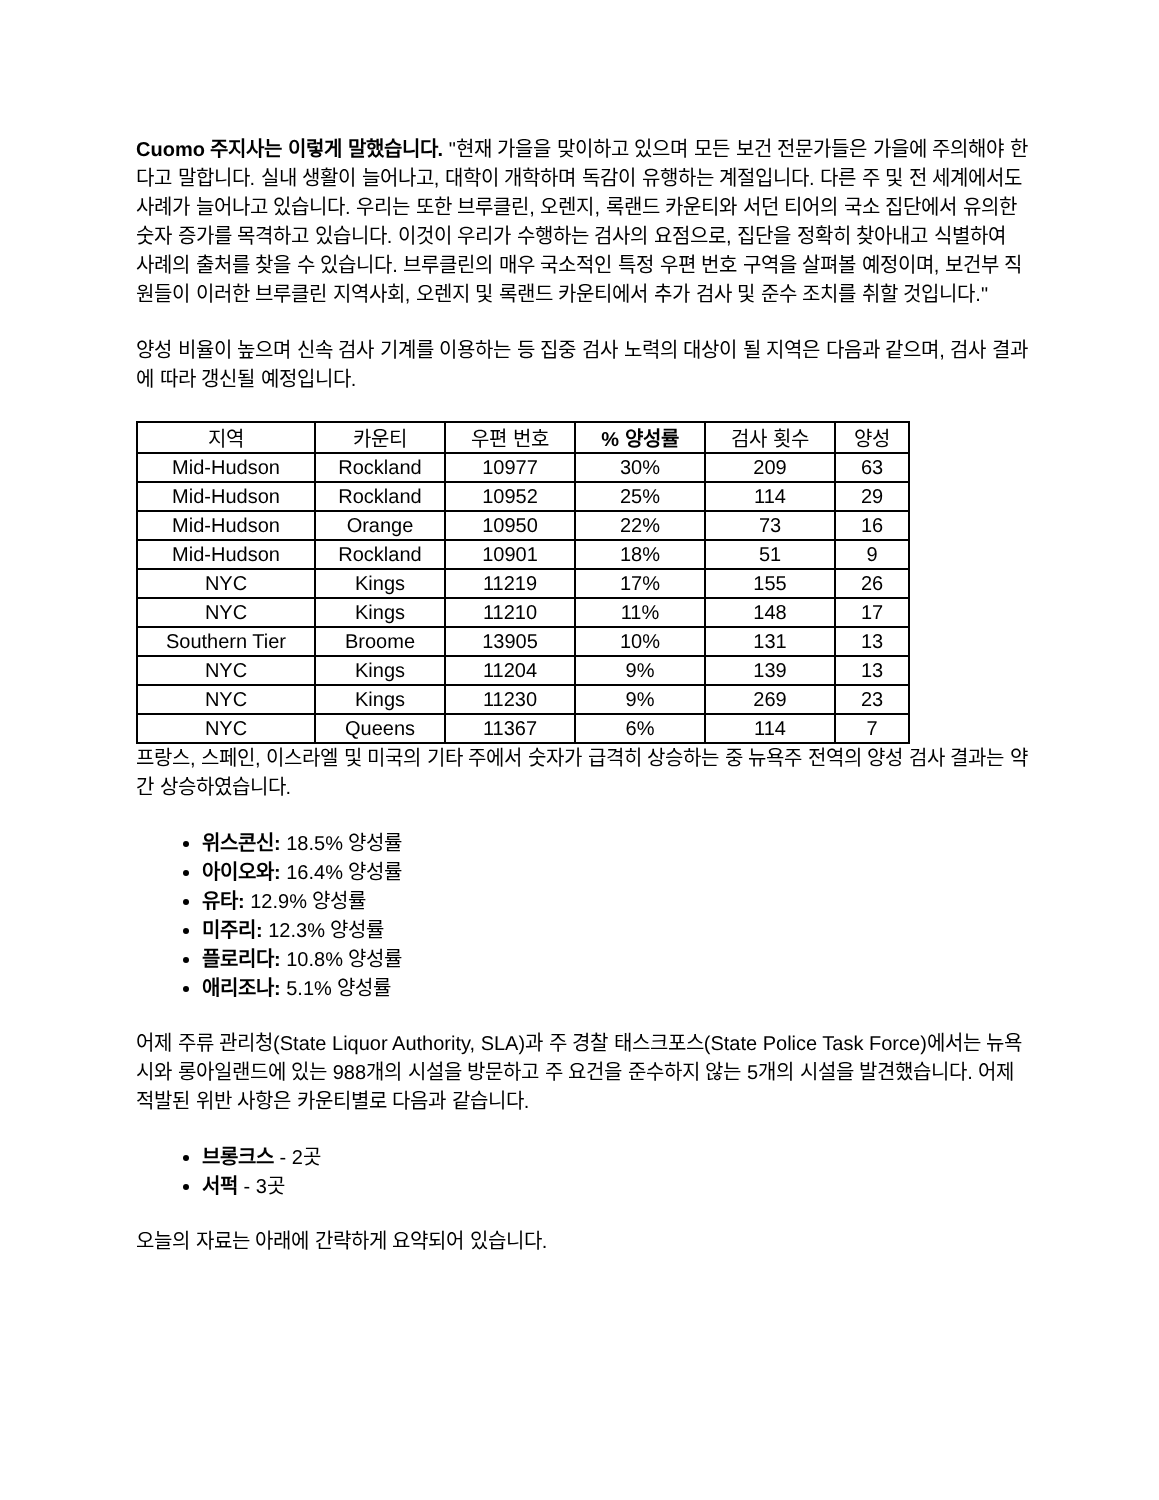Cuomo 주지사는 이렇게 말했습니다. "현재 가을을 맞이하고 있으며 모든 보건 전문가들은 가을에 주의해야 한다고 말합니다. 실내 생활이 늘어나고, 대학이 개학하며 독감이 유행하는 계절입니다. 다른 주 및 전 세계에서도 사례가 늘어나고 있습니다. 우리는 또한 브루클린, 오렌지, 록랜드 카운티와 서던 티어의 국소 집단에서 유의한 숫자 증가를 목격하고 있습니다. 이것이 우리가 수행하는 검사의 요점으로, 집단을 정확히 찾아내고 식별하여 사례의 출처를 찾을 수 있습니다. 브루클린의 매우 국소적인 특정 우편 번호 구역을 살펴볼 예정이며, 보건부 직원들이 이러한 브루클린 지역사회, 오렌지 및 록랜드 카운티에서 추가 검사 및 준수 조치를 취할 것입니다."
양성 비율이 높으며 신속 검사 기계를 이용하는 등 집중 검사 노력의 대상이 될 지역은 다음과 같으며, 검사 결과에 따라 갱신될 예정입니다.
| 지역 | 카운티 | 우편 번호 | % 양성률 | 검사 횟수 | 양성 |
| --- | --- | --- | --- | --- | --- |
| Mid-Hudson | Rockland | 10977 | 30% | 209 | 63 |
| Mid-Hudson | Rockland | 10952 | 25% | 114 | 29 |
| Mid-Hudson | Orange | 10950 | 22% | 73 | 16 |
| Mid-Hudson | Rockland | 10901 | 18% | 51 | 9 |
| NYC | Kings | 11219 | 17% | 155 | 26 |
| NYC | Kings | 11210 | 11% | 148 | 17 |
| Southern Tier | Broome | 13905 | 10% | 131 | 13 |
| NYC | Kings | 11204 | 9% | 139 | 13 |
| NYC | Kings | 11230 | 9% | 269 | 23 |
| NYC | Queens | 11367 | 6% | 114 | 7 |
프랑스, 스페인, 이스라엘 및 미국의 기타 주에서 숫자가 급격히 상승하는 중 뉴욕주 전역의 양성 검사 결과는 약간 상승하였습니다.
위스콘신: 18.5% 양성률
아이오와: 16.4% 양성률
유타: 12.9% 양성률
미주리: 12.3% 양성률
플로리다: 10.8% 양성률
애리조나: 5.1% 양성률
어제 주류 관리청(State Liquor Authority, SLA)과 주 경찰 태스크포스(State Police Task Force)에서는 뉴욕시와 롱아일랜드에 있는 988개의 시설을 방문하고 주 요건을 준수하지 않는 5개의 시설을 발견했습니다. 어제 적발된 위반 사항은 카운티별로 다음과 같습니다.
브롱크스 - 2곳
서퍽 - 3곳
오늘의 자료는 아래에 간략하게 요약되어 있습니다.